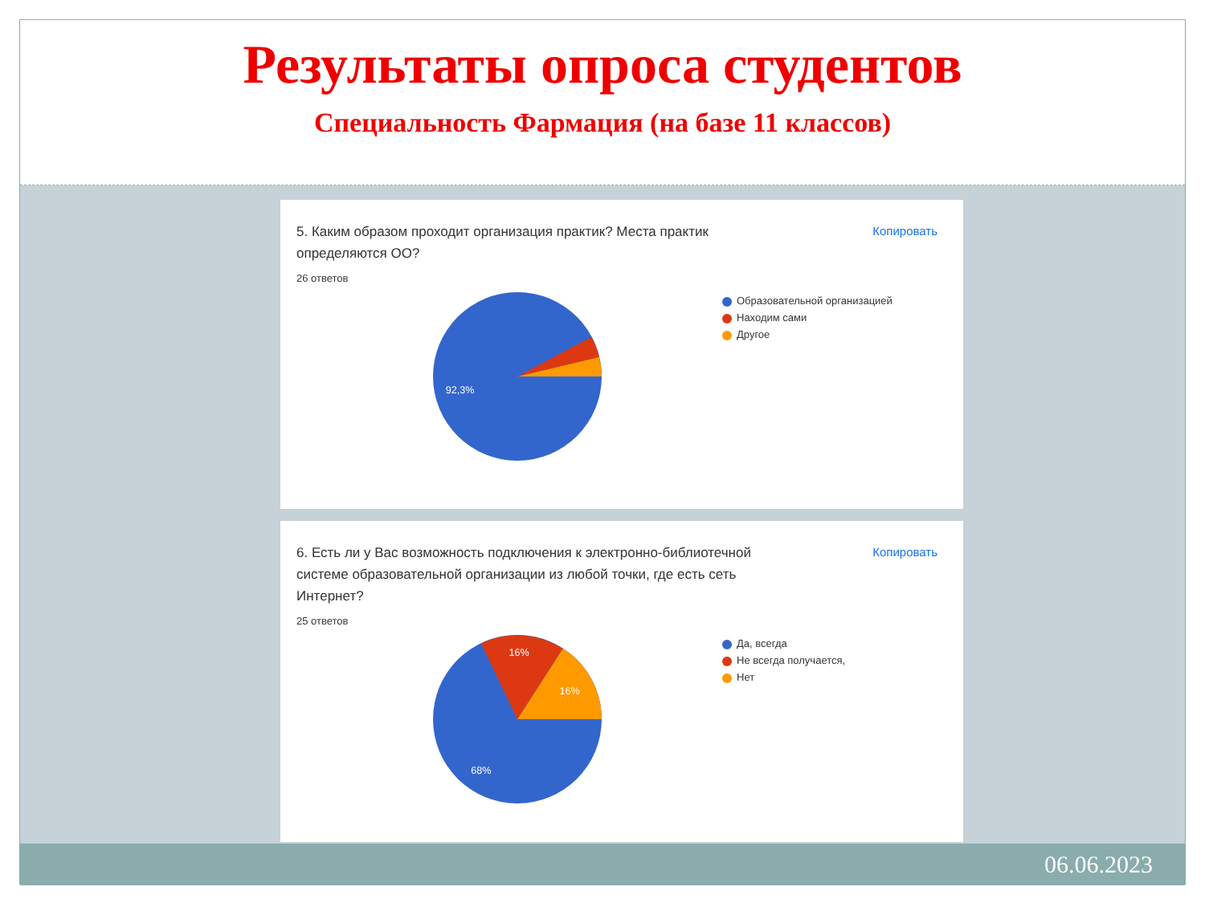Результаты опроса студентов
Специальность Фармация (на базе 11 классов)
Копировать
5. Каким образом проходит организация практик? Места практик определяются ОО?
26 ответов
92,3%
Образовательной организацией
Находим сами
Другое
Копировать
6. Есть ли у Вас возможность подключения к электронно-библиотечной системе образовательной организации из любой точки, где есть сеть Интернет?
25 ответов
16%
16%
68%
Да, всегда
Не всегда получается,
Нет
06.06.2023